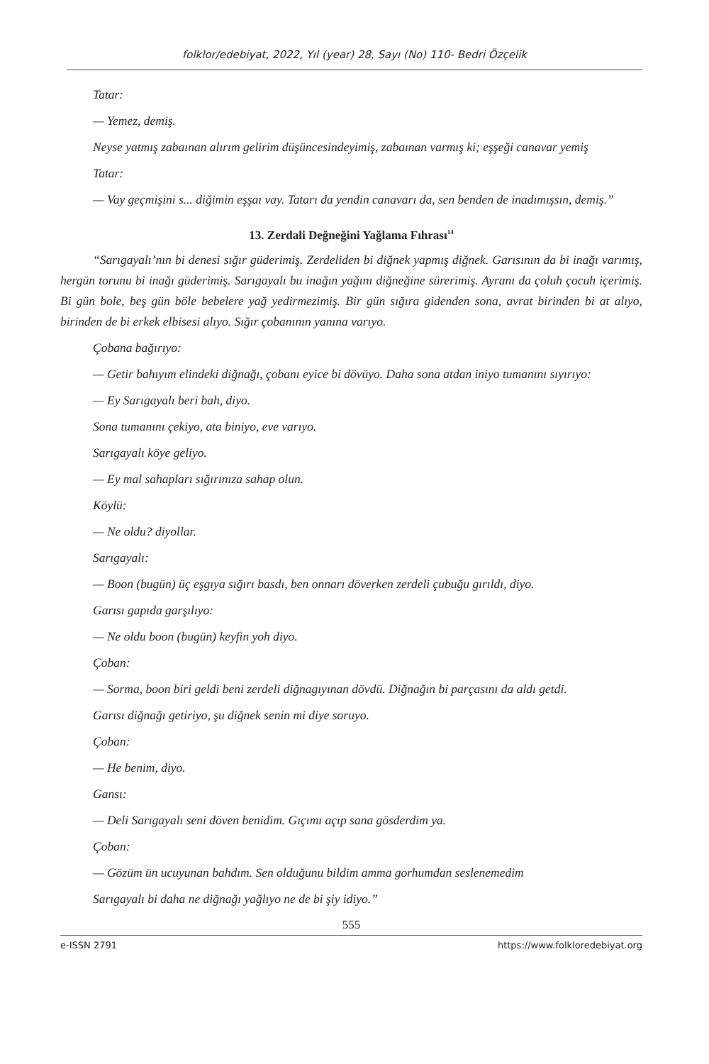folklor/edebiyat, 2022, Yıl (year) 28, Sayı (No) 110- Bedri Özçelik
Tatar:
— Yemez, demiş.
Neyse yatmış zabaınan alırım gelirim düşüncesindeyimiş, zabaınan varmış ki; eşşeği canavar yemiş
Tatar:
— Vay geçmişini s... diğimin eşşaı vay. Tatarı da yendin canavarı da, sen benden de inadımışsın, demiş.”
13. Zerdali Değneğini Yağlama Fıhrası<sup>14</sup>
“Sarıgayalı’nın bi denesi sığır güderimiş. Zerdeliden bi diğnek yapmış diğnek. Garısının da bi inağı varımış, hergün torunu bi inağı güderimiş. Sarıgayalı bu inağın yağını diğneğine sürerimiş. Ayranı da çoluh çocuh içerimiş. Bi gün bole, beş gün böle bebelere yağ yedirmezimiş. Bir gün sığıra gidenden sona, avrat birinden bi at alıyo, birinden de bi erkek elbisesi alıyo. Sığır çobanının yanına varıyo.
Çobana bağırıyo:
— Getir bahıyım elindeki diğnağı, çobanı eyice bi dövüyo. Daha sona atdan iniyo tumanını sıyırıyo:
— Ey Sarıgayalı beri bah, diyo.
Sona tumanını çekiyo, ata biniyo, eve varıyo.
Sarıgayalı köye geliyo.
— Ey mal sahapları sığırınıza sahap olun.
Köylü:
— Ne oldu? diyollar.
Sarıgayalı:
— Boon (bugün) üç eşgıya sığırı basdı, ben onnarı döverken zerdeli çubuğu gırıldı, diyo.
Garısı gapıda garşılıyo:
— Ne oldu boon (bugün) keyfin yoh diyo.
Çoban:
— Sorma, boon biri geldi beni zerdeli diğnagıyınan dövdü. Diğnağın bi parçasını da aldı getdi.
Garısı diğnağı getiriyo, şu diğnek senin mi diye soruyo.
Çoban:
— He benim, diyo.
Gansı:
— Deli Sarıgayalı seni döven benidim. Gıçımı açıp sana gösderdim ya.
Çoban:
— Gözüm ün ucuyunan bahdım. Sen olduğunu bildim amma gorhumdan seslenemedim
Sarıgayalı bi daha ne diğnağı yağlıyo ne de bi şiy idiyo.”
555
e-ISSN 2791 https://www.folkloredebiyat.org